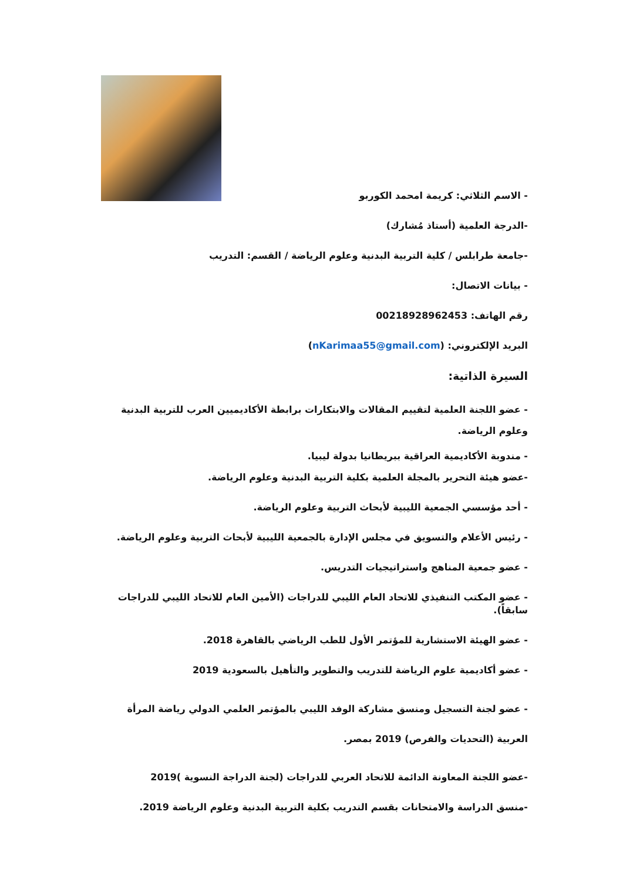- الاسم الثلاثي: كريمة امحمد الكوربو
-الدرجة العلمية (أستاذ مُشارك)
-جامعة طرابلس / كلية التربية البدنية وعلوم الرياضة / القسم: التدريب
- بيانات الاتصال:
رقم الهاتف: 00218928962453
البريد الإلكتروني: (nKarimaa55@gmail.com)
السيرة الذاتية:
- عضو اللجنة العلمية لتقييم المقالات والابتكارات برابطة الأكاديميين العرب للتربية البدنية وعلوم الرياضة.
- مندوبة الأكاديمية العراقية ببريطانيا بدولة ليبيا.
-عضو هيئة التحرير بالمجلة العلمية بكلية التربية البدنية وعلوم الرياضة.
- أحد مؤسسي الجمعية الليبية لأبحاث التربية وعلوم الرياضة.
- رئيس الأعلام والتسويق في مجلس الإدارة بالجمعية الليبية لأبحاث التربية وعلوم الرياضة.
- عضو جمعية المناهج واستراتيجيات التدريس.
- عضو المكتب التنفيذي للاتحاد العام الليبي للدراجات (الأمين العام للاتحاد الليبي للدراجات سابقاً).
- عضو الهيئة الاستشارية للمؤتمر الأول للطب الرياضي بالقاهرة 2018.
- عضو أكاديمية علوم الرياضة للتدريب والتطوير والتأهيل بالسعودية 2019
- عضو لجنة التسجيل ومنسق مشاركة الوفد الليبي بالمؤتمر العلمي الدولي رياضة المرأة العربية (التحديات والفرص) 2019 بمصر.
-عضو اللجنة المعاونة الدائمة للاتحاد العربي للدراجات (لجنة الدراجة النسوية )2019
-منسق الدراسة والامتحانات بقسم التدريب بكلية التربية البدنية وعلوم الرياضة 2019.